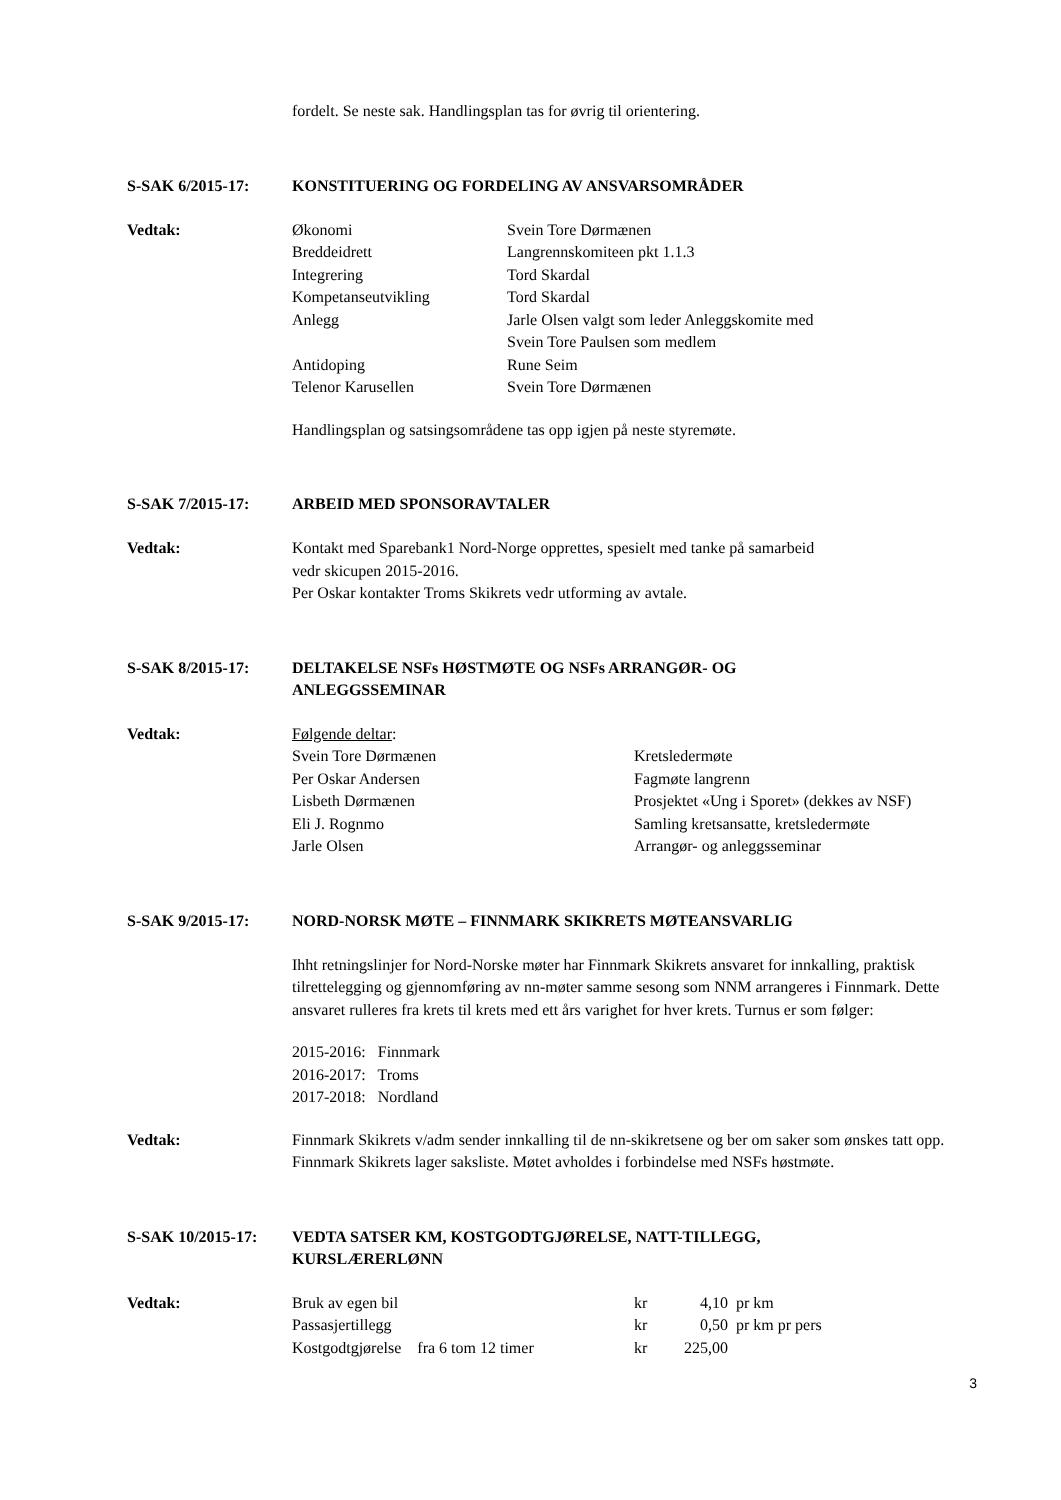fordelt. Se neste sak. Handlingsplan tas for øvrig til orientering.
S-SAK 6/2015-17: KONSTITUERING OG FORDELING AV ANSVARSOMRÅDER
Vedtak:
| Økonomi | Svein Tore Dørmænen |
| Breddeidrett | Langrennskomiteen pkt 1.1.3 |
| Integrering | Tord Skardal |
| Kompetanseutvikling | Tord Skardal |
| Anlegg | Jarle Olsen valgt som leder Anleggskomite med Svein Tore Paulsen som medlem |
| Antidoping | Rune Seim |
| Telenor Karusellen | Svein Tore Dørmænen |
Handlingsplan og satsingsområdene tas opp igjen på neste styremøte.
S-SAK 7/2015-17: ARBEID MED SPONSORAVTALER
Vedtak: Kontakt med Sparebank1 Nord-Norge opprettes, spesielt med tanke på samarbeid
vedr skicupen 2015-2016.
Per Oskar kontakter Troms Skikrets vedr utforming av avtale.
S-SAK 8/2015-17: DELTAKELSE NSFs HØSTMØTE OG NSFs ARRANGØR- OG
ANLEGGSSEMINAR
Vedtak: Følgende deltar:
| Svein Tore Dørmænen | Kretsledermøte |
| Per Oskar Andersen | Fagmøte langrenn |
| Lisbeth Dørmænen | Prosjektet «Ung i Sporet» (dekkes av NSF) |
| Eli J. Rognmo | Samling kretsansatte, kretsledermøte |
| Jarle Olsen | Arrangør- og anleggsseminar |
S-SAK 9/2015-17: NORD-NORSK MØTE – FINNMARK SKIKRETS MØTEANSVARLIG
Ihht retningslinjer for Nord-Norske møter har Finnmark Skikrets ansvaret for innkalling, praktisk tilrettelegging og gjennomføring av nn-møter samme sesong som NNM arrangeres i Finnmark. Dette ansvaret rulleres fra krets til krets med ett års varighet for hver krets. Turnus er som følger:
2015-2016: Finnmark
2016-2017: Troms
2017-2018: Nordland
Vedtak: Finnmark Skikrets v/adm sender innkalling til de nn-skikretsene og ber om saker som ønskes tatt opp. Finnmark Skikrets lager saksliste. Møtet avholdes i forbindelse med NSFs høstmøte.
S-SAK 10/2015-17: VEDTA SATSER KM, KOSTGODTGJØRELSE, NATT-TILLEGG,
KURSLÆRERLØNN
Vedtak:
| Bruk av egen bil | kr | 4,10 | pr km |
| Passasjertillegg | kr | 0,50 | pr km pr pers |
| Kostgodtgjørelse fra 6 tom 12 timer | kr | 225,00 | |
3